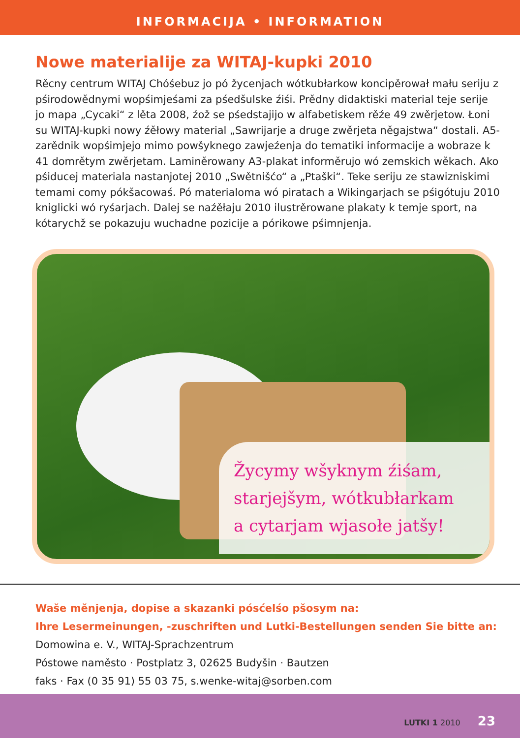INFORMACIJA • INFORMATION
Nowe materialije za WITAJ-kupki 2010
Rěcny centrum WITAJ Chóśebuz jo pó žycenjach wótkubłarkow koncipěrował mału seriju z pśirodowědnymi wopśimjeśami za pśedšulske źiśi. Prědny didaktiski material teje serije jo mapa „Cycaki“ z lěta 2008, źož se pśedstajijo w alfabetiskem rěźe 49 zwěrjetow. Łoni su WITAJ-kupki nowy źěłowy material „Sawrijarje a druge zwěrjeta něgajstwa“ dostali. A5-zarědnik wopśimjejo mimo powšyknego zawjeźenja do tematiki informacije a wobraze k 41 domrětym zwěrjetam. Laminěrowany A3-plakat informěrujo wó zemskich wěkach. Ako pśiducej materiala nastanjotej 2010 „Swětnišćo“ a „Ptaški“. Teke seriju ze stawizniskimi temami comy pókšacowaś. Pó materialoma wó piratach a Wikingarjach se pśigótuju 2010 kniglicki wó ryśarjach. Dalej se naźěłaju 2010 ilustrěrowane plakaty k temje sport, na kótarychž se pokazuju wuchadne pozicije a pórikowe pśimnjenja.
Žycymy wšyknym źiśam,
starjejšym, wótkubłarkam
a cytarjam wjasołe jatšy!
Waše měnjenja, dopise a skazanki pósćelśo pšosym na:
Ihre Lesermeinungen, -zuschriften und Lutki-Bestellungen senden Sie bitte an:
Domowina e. V., WITAJ-Sprachzentrum
Póstowe naměsto · Postplatz 3, 02625 Budyšin · Bautzen
faks · Fax (0 35 91) 55 03 75, s.wenke-witaj@sorben.com
LUTKI 1 2010 23